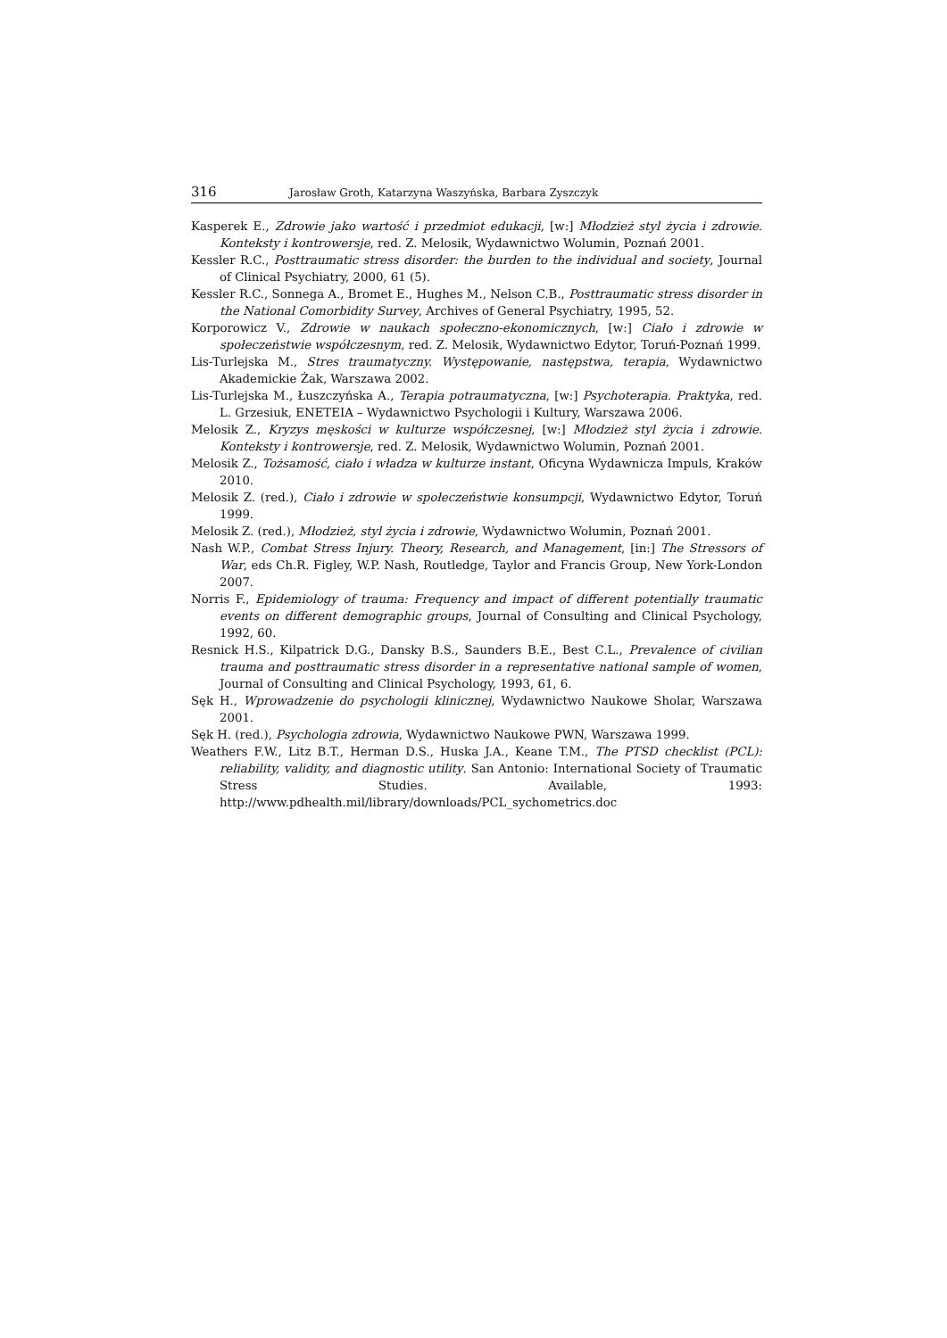316 Jarosław Groth, Katarzyna Waszyńska, Barbara Zyszczyk
Kasperek E., Zdrowie jako wartość i przedmiot edukacji, [w:] Młodzież styl życia i zdrowie. Konteksty i kontrowersje, red. Z. Melosik, Wydawnictwo Wolumin, Poznań 2001.
Kessler R.C., Posttraumatic stress disorder: the burden to the individual and society, Journal of Clinical Psychiatry, 2000, 61 (5).
Kessler R.C., Sonnega A., Bromet E., Hughes M., Nelson C.B., Posttraumatic stress disorder in the National Comorbidity Survey, Archives of General Psychiatry, 1995, 52.
Korporowicz V., Zdrowie w naukach społeczno-ekonomicznych, [w:] Ciało i zdrowie w społeczeństwie współczesnym, red. Z. Melosik, Wydawnictwo Edytor, Toruń-Poznań 1999.
Lis-Turlejska M., Stres traumatyczny. Występowanie, następstwa, terapia, Wydawnictwo Akademickie Żak, Warszawa 2002.
Lis-Turlejska M., Łuszczyńska A., Terapia potraumatyczna, [w:] Psychoterapia. Praktyka, red. L. Grzesiuk, ENETEIA – Wydawnictwo Psychologii i Kultury, Warszawa 2006.
Melosik Z., Kryzys męskości w kulturze współczesnej, [w:] Młodzież styl życia i zdrowie. Konteksty i kontrowersje, red. Z. Melosik, Wydawnictwo Wolumin, Poznań 2001.
Melosik Z., Tożsamość, ciało i władza w kulturze instant, Oficyna Wydawnicza Impuls, Kraków 2010.
Melosik Z. (red.), Ciało i zdrowie w społeczeństwie konsumpcji, Wydawnictwo Edytor, Toruń 1999.
Melosik Z. (red.), Młodzież, styl życia i zdrowie, Wydawnictwo Wolumin, Poznań 2001.
Nash W.P., Combat Stress Injury. Theory, Research, and Management, [in:] The Stressors of War, eds Ch.R. Figley, W.P. Nash, Routledge, Taylor and Francis Group, New York-London 2007.
Norris F., Epidemiology of trauma: Frequency and impact of different potentially traumatic events on different demographic groups, Journal of Consulting and Clinical Psychology, 1992, 60.
Resnick H.S., Kilpatrick D.G., Dansky B.S., Saunders B.E., Best C.L., Prevalence of civilian trauma and posttraumatic stress disorder in a representative national sample of women, Journal of Consulting and Clinical Psychology, 1993, 61, 6.
Sęk H., Wprowadzenie do psychologii klinicznej, Wydawnictwo Naukowe Sholar, Warszawa 2001.
Sęk H. (red.), Psychologia zdrowia, Wydawnictwo Naukowe PWN, Warszawa 1999.
Weathers F.W., Litz B.T., Herman D.S., Huska J.A., Keane T.M., The PTSD checklist (PCL): reliability, validity, and diagnostic utility. San Antonio: International Society of Traumatic Stress Studies. Available, 1993: http://www.pdhealth.mil/library/downloads/PCL_sychometrics.doc